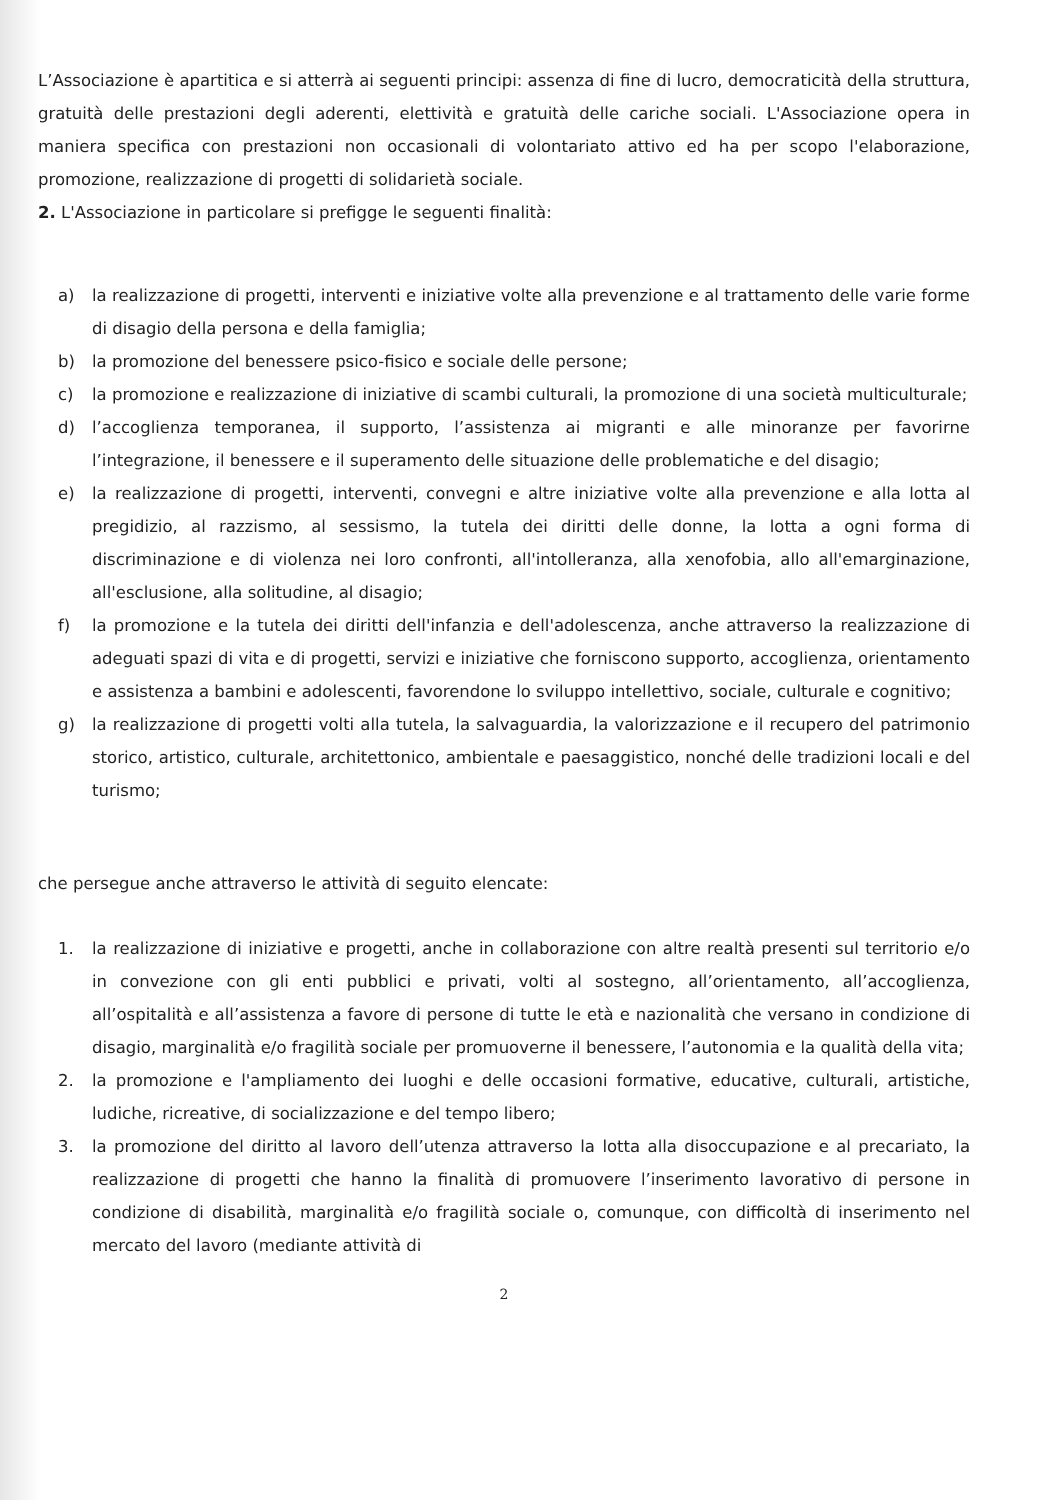L’Associazione è apartitica e si atterrà ai seguenti principi: assenza di fine di lucro, democraticità della struttura, gratuità delle prestazioni degli aderenti, elettività e gratuità delle cariche sociali. L'Associazione opera in maniera specifica con prestazioni non occasionali di volontariato attivo ed ha per scopo l'elaborazione, promozione, realizzazione di progetti di solidarietà sociale.
2. L'Associazione in particolare si prefigge le seguenti finalità:
a) la realizzazione di progetti, interventi e iniziative volte alla prevenzione e al trattamento delle varie forme di disagio della persona e della famiglia;
b) la promozione del benessere psico-fisico e sociale delle persone;
c) la promozione e realizzazione di iniziative di scambi culturali, la promozione di una società multiculturale;
d) l’accoglienza temporanea, il supporto, l’assistenza ai migranti e alle minoranze per favorirne l’integrazione, il benessere e il superamento delle situazione delle problematiche e del disagio;
e) la realizzazione di progetti, interventi, convegni e altre iniziative volte alla prevenzione e alla lotta al pregidizio, al razzismo, al sessismo, la tutela dei diritti delle donne, la lotta a ogni forma di discriminazione e di violenza nei loro confronti, all'intolleranza, alla xenofobia, allo all'emarginazione, all'esclusione, alla solitudine, al disagio;
f) la promozione e la tutela dei diritti dell'infanzia e dell'adolescenza, anche attraverso la realizzazione di adeguati spazi di vita e di progetti, servizi e iniziative che forniscono supporto, accoglienza, orientamento e assistenza a bambini e adolescenti, favorendone lo sviluppo intellettivo, sociale, culturale e cognitivo;
g) la realizzazione di progetti volti alla tutela, la salvaguardia, la valorizzazione e il recupero del patrimonio storico, artistico, culturale, architettonico, ambientale e paesaggistico, nonché delle tradizioni locali e del turismo;
che persegue anche attraverso le attività di seguito elencate:
1. la realizzazione di iniziative e progetti, anche in collaborazione con altre realtà presenti sul territorio e/o in convezione con gli enti pubblici e privati, volti al sostegno, all’orientamento, all’accoglienza, all’ospitalità e all’assistenza a favore di persone di tutte le età e nazionalità che versano in condizione di disagio, marginalità e/o fragilità sociale per promuoverne il benessere, l’autonomia e la qualità della vita;
2. la promozione e l'ampliamento dei luoghi e delle occasioni formative, educative, culturali, artistiche, ludiche, ricreative, di socializzazione e del tempo libero;
3. la promozione del diritto al lavoro dell’utenza attraverso la lotta alla disoccupazione e al precariato, la realizzazione di progetti che hanno la finalità di promuovere l’inserimento lavorativo di persone in condizione di disabilità, marginalità e/o fragilità sociale o, comunque, con difficoltà di inserimento nel mercato del lavoro (mediante attività di
2